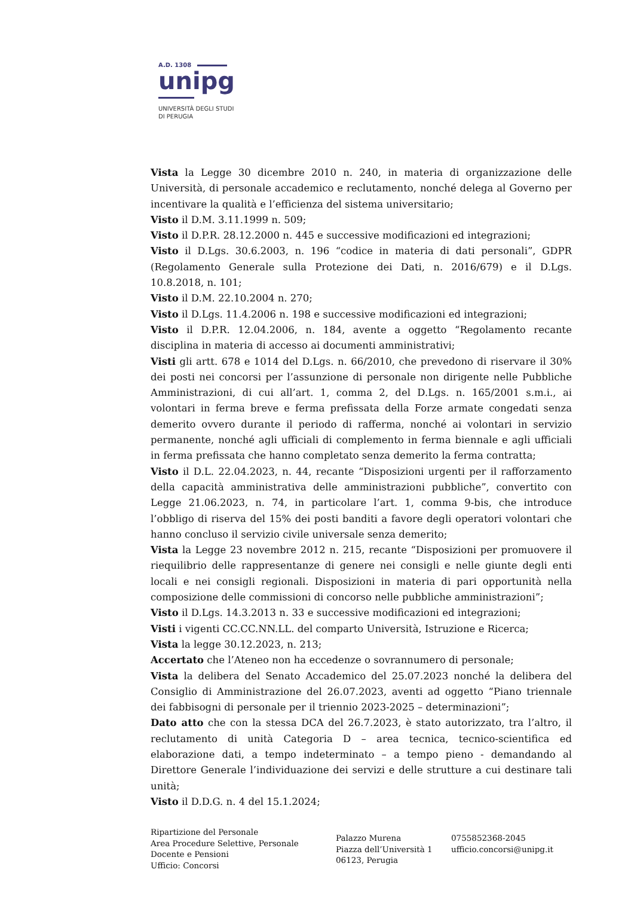A.D. 1308
unipg
UNIVERSITÀ DEGLI STUDI
DI PERUGIA
Vista la Legge 30 dicembre 2010 n. 240, in materia di organizzazione delle Università, di personale accademico e reclutamento, nonché delega al Governo per incentivare la qualità e l’efficienza del sistema universitario;
Visto il D.M. 3.11.1999 n. 509;
Visto il D.P.R. 28.12.2000 n. 445 e successive modificazioni ed integrazioni;
Visto il D.Lgs. 30.6.2003, n. 196 “codice in materia di dati personali”, GDPR (Regolamento Generale sulla Protezione dei Dati, n. 2016/679) e il D.Lgs. 10.8.2018, n. 101;
Visto il D.M. 22.10.2004 n. 270;
Visto il D.Lgs. 11.4.2006 n. 198 e successive modificazioni ed integrazioni;
Visto il D.P.R. 12.04.2006, n. 184, avente a oggetto “Regolamento recante disciplina in materia di accesso ai documenti amministrativi;
Visti gli artt. 678 e 1014 del D.Lgs. n. 66/2010, che prevedono di riservare il 30% dei posti nei concorsi per l’assunzione di personale non dirigente nelle Pubbliche Amministrazioni, di cui all’art. 1, comma 2, del D.Lgs. n. 165/2001 s.m.i., ai volontari in ferma breve e ferma prefissata della Forze armate congedati senza demerito ovvero durante il periodo di rafferma, nonché ai volontari in servizio permanente, nonché agli ufficiali di complemento in ferma biennale e agli ufficiali in ferma prefissata che hanno completato senza demerito la ferma contratta;
Visto il D.L. 22.04.2023, n. 44, recante “Disposizioni urgenti per il rafforzamento della capacità amministrativa delle amministrazioni pubbliche”, convertito con Legge 21.06.2023, n. 74, in particolare l’art. 1, comma 9-bis, che introduce l’obbligo di riserva del 15% dei posti banditi a favore degli operatori volontari che hanno concluso il servizio civile universale senza demerito;
Vista la Legge 23 novembre 2012 n. 215, recante “Disposizioni per promuovere il riequilibrio delle rappresentanze di genere nei consigli e nelle giunte degli enti locali e nei consigli regionali. Disposizioni in materia di pari opportunità nella composizione delle commissioni di concorso nelle pubbliche amministrazioni”;
Visto il D.Lgs. 14.3.2013 n. 33 e successive modificazioni ed integrazioni;
Visti i vigenti CC.CC.NN.LL. del comparto Università, Istruzione e Ricerca;
Vista la legge 30.12.2023, n. 213;
Accertato che l’Ateneo non ha eccedenze o sovrannumero di personale;
Vista la delibera del Senato Accademico del 25.07.2023 nonché la delibera del Consiglio di Amministrazione del 26.07.2023, aventi ad oggetto “Piano triennale dei fabbisogni di personale per il triennio 2023-2025 – determinazioni”;
Dato atto che con la stessa DCA del 26.7.2023, è stato autorizzato, tra l’altro, il reclutamento di unità Categoria D – area tecnica, tecnico-scientifica ed elaborazione dati, a tempo indeterminato – a tempo pieno - demandando al Direttore Generale l’individuazione dei servizi e delle strutture a cui destinare tali unità;
Visto il D.D.G. n. 4 del 15.1.2024;
Ripartizione del Personale
Area Procedure Selettive, Personale
Docente e Pensioni
Ufficio: Concorsi
Palazzo Murena
Piazza dell’Università 1
06123, Perugia
0755852368-2045
ufficio.concorsi@unipg.it